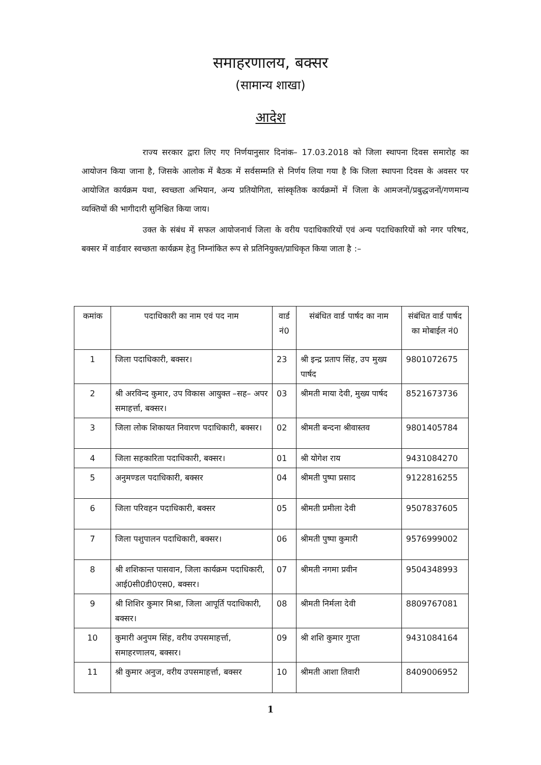समाहरणालय, बक्सर
(सामान्य शाखा)
आदेश
राज्य सरकार द्वारा लिए गए निर्णयानुसार दिनांक– 17.03.2018 को जिला स्थापना दिवस समारोह का आयोजन किया जाना है, जिसके आलोक में बैठक में सर्वसम्मति से निर्णय लिया गया है कि जिला स्थापना दिवस के अवसर पर आयोजित कार्यक्रम यथा, स्वच्छता अभियान, अन्य प्रतियोगिता, सांस्कृतिक कार्यक्रमों में जिला के आमजनों/प्रबुद्धजनों/गणमान्य व्यक्तियों की भागीदारी सुनिश्चित किया जाय।
उक्त के संबंध में सफल आयोजनार्थ जिला के वरीय पदाधिकारियों एवं अन्य पदाधिकारियों को नगर परिषद, बक्सर में वार्डवार स्वच्छता कार्यक्रम हेतु निम्नांकित रूप से प्रतिनियुक्त/प्राधिकृत किया जाता है :–
| कमांक | पदाधिकारी का नाम एवं पद नाम | वार्ड नं0 | संबंधित वार्ड पार्षद का नाम | संबंधित वार्ड पार्षद का मोबाईल नं0 |
| --- | --- | --- | --- | --- |
| 1 | जिला पदाधिकारी, बक्सर। | 23 | श्री इन्द्र प्रताप सिंह, उप मुख्य पार्षद | 9801072675 |
| 2 | श्री अरविन्द कुमार, उप विकास आयुक्त –सह– अपर समाहर्त्ता, बक्सर। | 03 | श्रीमती माया देवी, मुख्य पार्षद | 8521673736 |
| 3 | जिला लोक शिकायत निवारण पदाधिकारी, बक्सर। | 02 | श्रीमती बन्दना श्रीवास्तव | 9801405784 |
| 4 | जिला सहकारिता पदाधिकारी, बक्सर। | 01 | श्री योगेश राय | 9431084270 |
| 5 | अनुमण्डल पदाधिकारी, बक्सर | 04 | श्रीमती पुष्पा प्रसाद | 9122816255 |
| 6 | जिला परिवहन पदाधिकारी, बक्सर | 05 | श्रीमती प्रमीला देवी | 9507837605 |
| 7 | जिला पशुपालन पदाधिकारी, बक्सर। | 06 | श्रीमती पुष्पा कुमारी | 9576999002 |
| 8 | श्री शशिकान्त पासवान, जिला कार्यक्रम पदाधिकारी, आई0सी0डी0एस0, बक्सर। | 07 | श्रीमती नगमा प्रवीन | 9504348993 |
| 9 | श्री शिशिर कुमार मिश्रा, जिला आपूर्ति पदाधिकारी, बक्सर। | 08 | श्रीमती निर्मला देवी | 8809767081 |
| 10 | कुमारी अनुपम सिंह, वरीय उपसमाहर्त्ता, समाहरणालय, बक्सर। | 09 | श्री शशि कुमार गुप्ता | 9431084164 |
| 11 | श्री कुमार अनुज, वरीय उपसमाहर्त्ता, बक्सर | 10 | श्रीमती आशा तिवारी | 8409006952 |
1